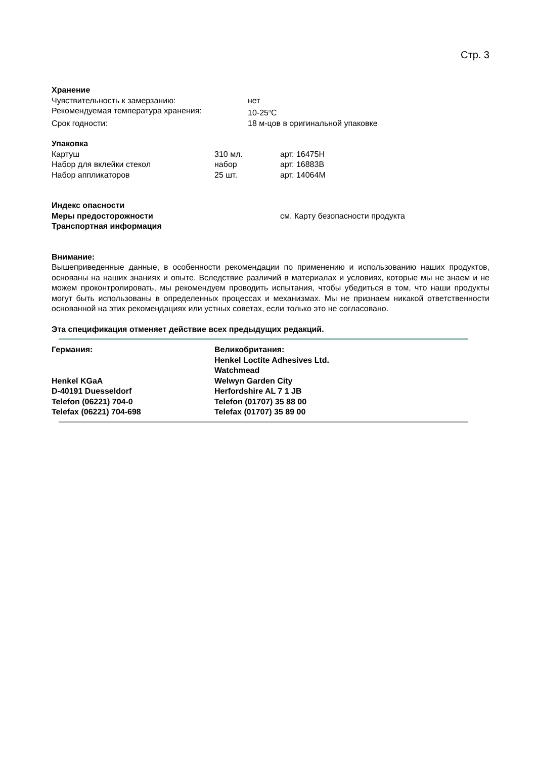Стр. 3
Хранение
Чувствительность к замерзанию: нет
Рекомендуемая температура хранения: 10-25<sup>o</sup>C
Срок годности: 18 м-цов в оригинальной упаковке
Упаковка
Картуш 310 мл. арт. 16475H
Набор для вклейки стекол набор арт. 16883B
Набор аппликаторов 25 шт. арт. 14064M
Индекс опасности
Меры предосторожности см. Карту безопасности продукта
Транспортная информация
Внимание:
Вышеприведенные данные, в особенности рекомендации по применению и использованию наших продуктов, основаны на наших знаниях и опыте. Вследствие различий в материалах и условиях, которые мы не знаем и не можем проконтролировать, мы рекомендуем проводить испытания, чтобы убедиться в том, что наши продукты могут быть использованы в определенных процессах и механизмах. Мы не признаем никакой ответственности основанной на этих рекомендациях или устных советах, если только это не согласовано.
Эта спецификация отменяет действие всех предыдущих редакций.
Германия:
Henkel KGaA
D-40191 Duesseldorf
Telefon (06221) 704-0
Telefax (06221) 704-698
Великобритания:
Henkel Loctite Adhesives Ltd.
Watchmead
Welwyn Garden City
Herfordshire AL 7 1 JB
Telefon (01707) 35 88 00
Telefax (01707) 35 89 00